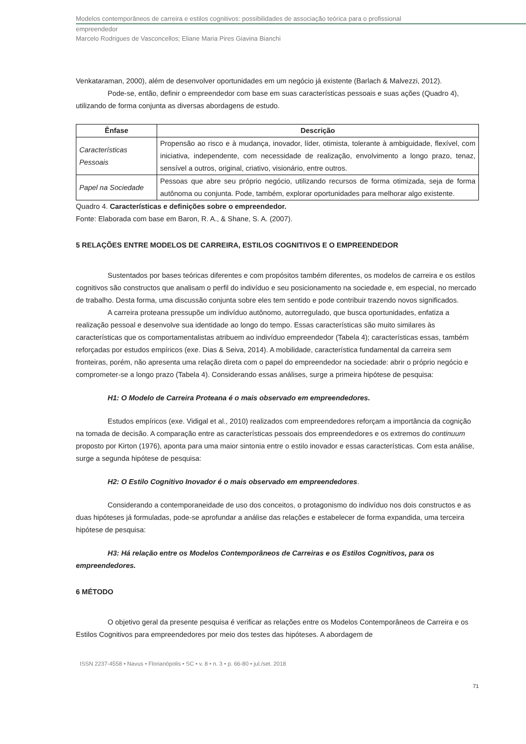Modelos contemporâneos de carreira e estilos cognitivos: possibilidades de associação teórica para o profissional
empreendedor
Marcelo Rodrigues de Vasconcellos; Eliane Maria Pires Giavina Bianchi
Venkataraman, 2000), além de desenvolver oportunidades em um negócio já existente (Barlach & Malvezzi, 2012).
Pode-se, então, definir o empreendedor com base em suas características pessoais e suas ações (Quadro 4), utilizando de forma conjunta as diversas abordagens de estudo.
| Ênfase | Descrição |
| --- | --- |
| Características Pessoais | Propensão ao risco e à mudança, inovador, líder, otimista, tolerante à ambiguidade, flexível, com iniciativa, independente, com necessidade de realização, envolvimento a longo prazo, tenaz, sensível a outros, original, criativo, visionário, entre outros. |
| Papel na Sociedade | Pessoas que abre seu próprio negócio, utilizando recursos de forma otimizada, seja de forma autônoma ou conjunta. Pode, também, explorar oportunidades para melhorar algo existente. |
Quadro 4. Características e definições sobre o empreendedor.
Fonte: Elaborada com base em Baron, R. A., & Shane, S. A. (2007).
5 RELAÇÕES ENTRE MODELOS DE CARREIRA, ESTILOS COGNITIVOS E O EMPREENDEDOR
Sustentados por bases teóricas diferentes e com propósitos também diferentes, os modelos de carreira e os estilos cognitivos são constructos que analisam o perfil do indivíduo e seu posicionamento na sociedade e, em especial, no mercado de trabalho. Desta forma, uma discussão conjunta sobre eles tem sentido e pode contribuir trazendo novos significados.
A carreira proteana pressupõe um indivíduo autônomo, autorregulado, que busca oportunidades, enfatiza a realização pessoal e desenvolve sua identidade ao longo do tempo. Essas características são muito similares às características que os comportamentalistas atribuem ao indivíduo empreendedor (Tabela 4); características essas, também reforçadas por estudos empíricos (exe. Dias & Seiva, 2014). A mobilidade, característica fundamental da carreira sem fronteiras, porém, não apresenta uma relação direta com o papel do empreendedor na sociedade: abrir o próprio negócio e comprometer-se a longo prazo (Tabela 4). Considerando essas análises, surge a primeira hipótese de pesquisa:
H1: O Modelo de Carreira Proteana é o mais observado em empreendedores.
Estudos empíricos (exe. Vidigal et al., 2010) realizados com empreendedores reforçam a importância da cognição na tomada de decisão. A comparação entre as características pessoais dos empreendedores e os extremos do continuum proposto por Kirton (1976), aponta para uma maior sintonia entre o estilo inovador e essas características. Com esta análise, surge a segunda hipótese de pesquisa:
H2: O Estilo Cognitivo Inovador é o mais observado em empreendedores.
Considerando a contemporaneidade de uso dos conceitos, o protagonismo do indivíduo nos dois constructos e as duas hipóteses já formuladas, pode-se aprofundar a análise das relações e estabelecer de forma expandida, uma terceira hipótese de pesquisa:
H3: Há relação entre os Modelos Contemporâneos de Carreiras e os Estilos Cognitivos, para os empreendedores.
6 MÉTODO
O objetivo geral da presente pesquisa é verificar as relações entre os Modelos Contemporâneos de Carreira e os Estilos Cognitivos para empreendedores por meio dos testes das hipóteses. A abordagem de
ISSN 2237-4558 • Navus • Florianópolis • SC • v. 8 • n. 3 • p. 66-80 • jul./set. 2018
71